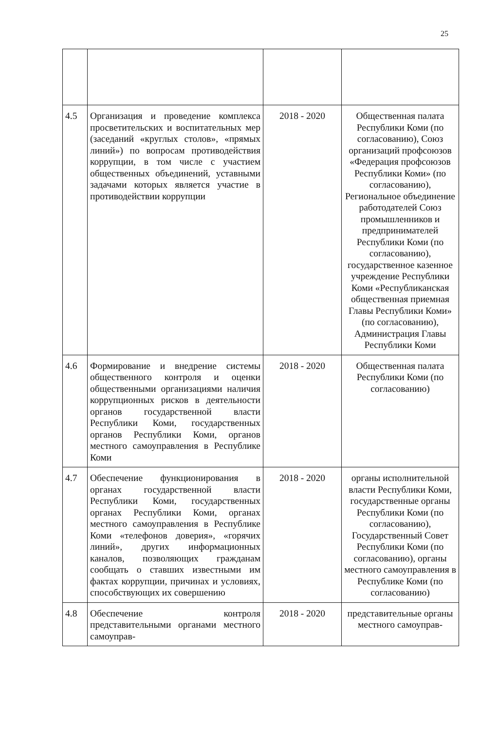25
| 4.5 | Организация и проведение комплекса просветительских и воспитательных мер (заседаний «круглых столов», «прямых линий») по вопросам противодействия коррупции, в том числе с участием общественных объединений, уставными задачами которых является участие в противодействии коррупции | 2018 - 2020 | Общественная палата Республики Коми (по согласованию), Союз организаций профсоюзов «Федерация профсоюзов Республики Коми» (по согласованию), Региональное объединение работодателей Союз промышленников и предпринимателей Республики Коми (по согласованию), государственное казенное учреждение Республики Коми «Республиканская общественная приемная Главы Республики Коми» (по согласованию), Администрация Главы Республики Коми |
| 4.6 | Формирование и внедрение системы общественного контроля и оценки общественными организациями наличия коррупционных рисков в деятельности органов государственной власти Республики Коми, государственных органов Республики Коми, органов местного самоуправления в Республике Коми | 2018 - 2020 | Общественная палата Республики Коми (по согласованию) |
| 4.7 | Обеспечение функционирования в органах государственной власти Республики Коми, государственных органах Республики Коми, органах местного самоуправления в Республике Коми «телефонов доверия», «горячих линий», других информационных каналов, позволяющих гражданам сообщать о ставших известными им фактах коррупции, причинах и условиях, способствующих их совершению | 2018 - 2020 | органы исполнительной власти Республики Коми, государственные органы Республики Коми (по согласованию), Государственный Совет Республики Коми (по согласованию), органы местного самоуправления в Республике Коми (по согласованию) |
| 4.8 | Обеспечение контроля представительными органами местного самоуправ- | 2018 - 2020 | представительные органы местного самоуправ- |